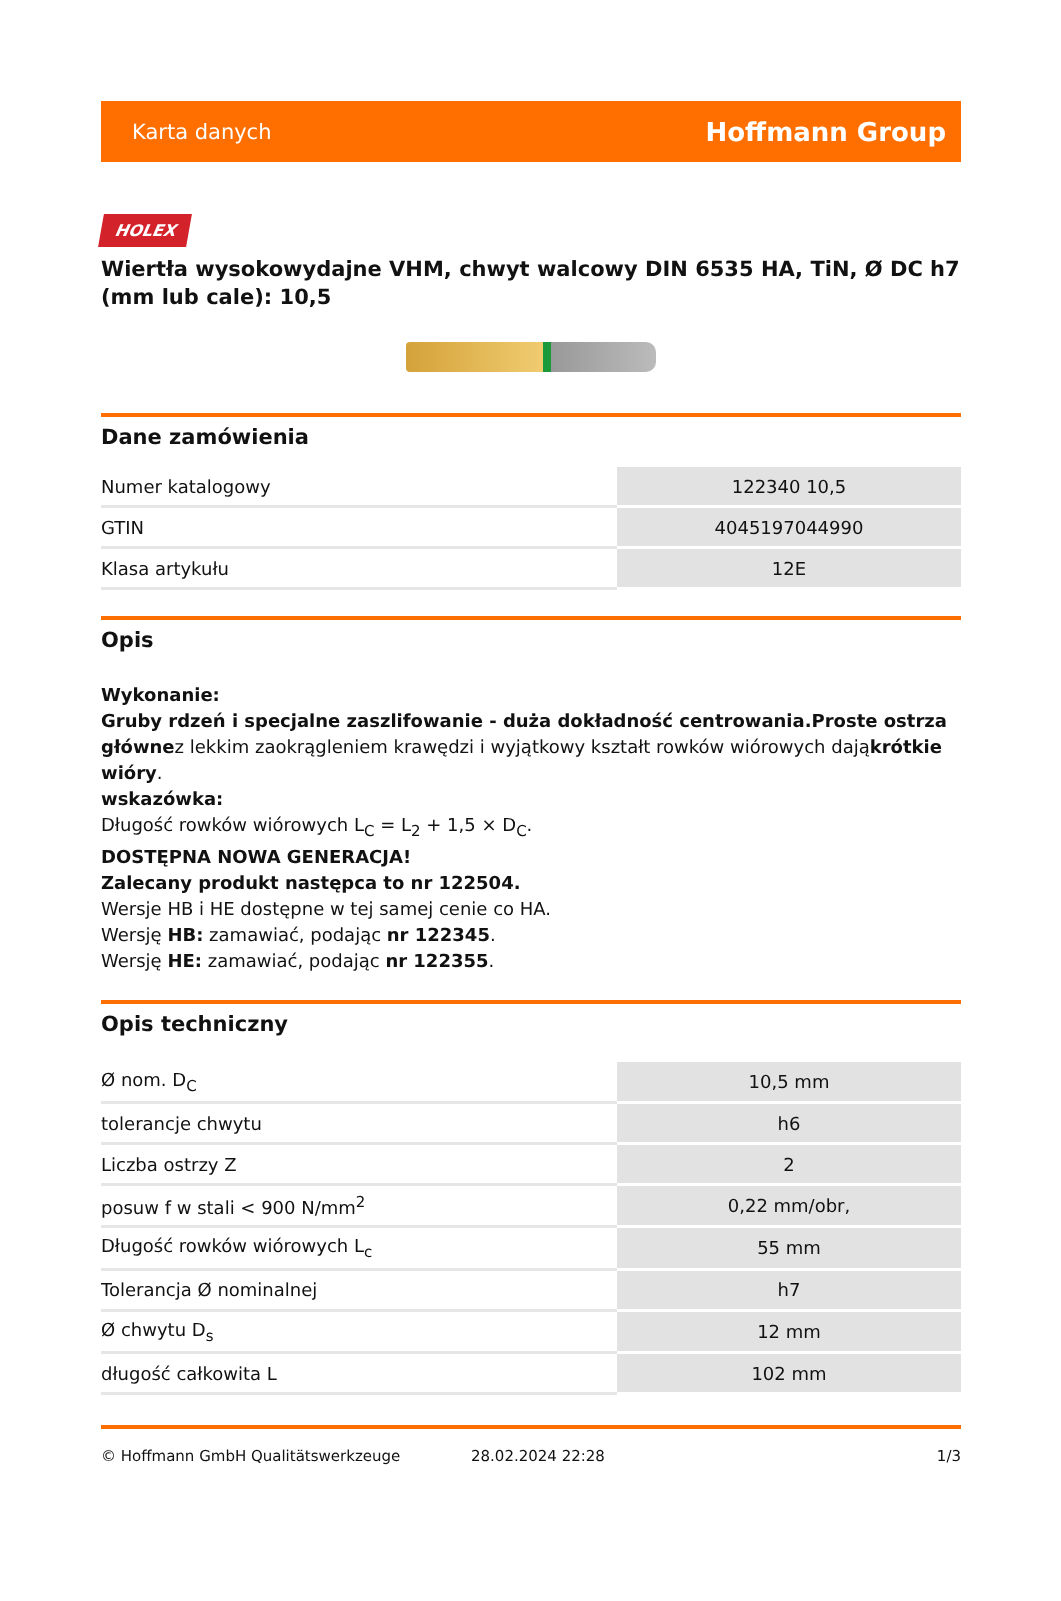Karta danych Hoffmann Group
HOLEX
Wiertła wysokowydajne VHM, chwyt walcowy DIN 6535 HA, TiN, Ø DC h7 (mm lub cale): 10,5
Dane zamówienia
| Numer katalogowy | 122340 10,5 |
| GTIN | 4045197044990 |
| Klasa artykułu | 12E |
Opis
Wykonanie:
Gruby rdzeń i specjalne zaszlifowanie - duża dokładność centrowania.Proste ostrza głównez lekkim zaokrągleniem krawędzi i wyjątkowy kształt rowków wiórowych dająkrótkie wióry.
wskazówka:
Długość rowków wiórowych L<sub>C</sub> = L<sub>2</sub> + 1,5 × D<sub>C</sub>.
DOSTĘPNA NOWA GENERACJA!
Zalecany produkt następca to nr 122504.
Wersje HB i HE dostępne w tej samej cenie co HA.
Wersję HB: zamawiać, podając nr 122345.
Wersję HE: zamawiać, podając nr 122355.
Opis techniczny
| Ø nom. D<sub>C</sub> | 10,5 mm |
| tolerancje chwytu | h6 |
| Liczba ostrzy Z | 2 |
| posuw f w stali < 900 N/mm<sup>2</sup> | 0,22 mm/obr, |
| Długość rowków wiórowych L<sub>c</sub> | 55 mm |
| Tolerancja Ø nominalnej | h7 |
| Ø chwytu D<sub>s</sub> | 12 mm |
| długość całkowita L | 102 mm |
© Hoffmann GmbH Qualitätswerkzeuge 28.02.2024 22:28 1/3